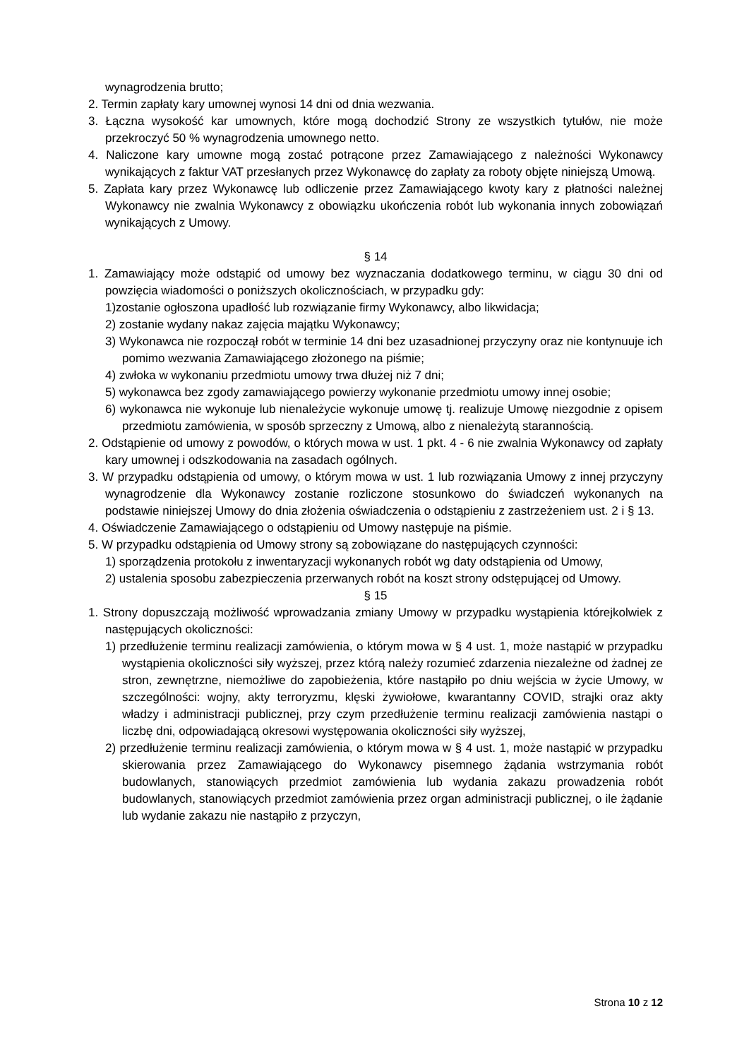wynagrodzenia brutto;
2. Termin zapłaty kary umownej wynosi 14 dni od dnia wezwania.
3. Łączna wysokość kar umownych, które mogą dochodzić Strony ze wszystkich tytułów, nie może przekroczyć 50 % wynagrodzenia umownego netto.
4. Naliczone kary umowne mogą zostać potrącone przez Zamawiającego z należności Wykonawcy wynikających z faktur VAT przesłanych przez Wykonawcę do zapłaty za roboty objęte niniejszą Umową.
5. Zapłata kary przez Wykonawcę lub odliczenie przez Zamawiającego kwoty kary z płatności należnej Wykonawcy nie zwalnia Wykonawcy z obowiązku ukończenia robót lub wykonania innych zobowiązań wynikających z Umowy.
§ 14
1. Zamawiający może odstąpić od umowy bez wyznaczania dodatkowego terminu, w ciągu 30 dni od powzięcia wiadomości o poniższych okolicznościach, w przypadku gdy:
1)zostanie ogłoszona upadłość lub rozwiązanie firmy Wykonawcy, albo likwidacja;
2) zostanie wydany nakaz zajęcia majątku Wykonawcy;
3) Wykonawca nie rozpoczął robót w terminie 14 dni bez uzasadnionej przyczyny oraz nie kontynuuje ich pomimo wezwania Zamawiającego złożonego na piśmie;
4) zwłoka w wykonaniu przedmiotu umowy trwa dłużej niż 7 dni;
5) wykonawca bez zgody zamawiającego powierzy wykonanie przedmiotu umowy innej osobie;
6) wykonawca nie wykonuje lub nienależycie wykonuje umowę tj. realizuje Umowę niezgodnie z opisem przedmiotu zamówienia, w sposób sprzeczny z Umową, albo z nienależytą starannością.
2. Odstąpienie od umowy z powodów, o których mowa w ust. 1 pkt. 4 - 6 nie zwalnia Wykonawcy od zapłaty kary umownej i odszkodowania na zasadach ogólnych.
3. W przypadku odstąpienia od umowy, o którym mowa w ust. 1 lub rozwiązania Umowy z innej przyczyny wynagrodzenie dla Wykonawcy zostanie rozliczone stosunkowo do świadczeń wykonanych na podstawie niniejszej Umowy do dnia złożenia oświadczenia o odstąpieniu z zastrzeżeniem ust. 2 i § 13.
4. Oświadczenie Zamawiającego o odstąpieniu od Umowy następuje na piśmie.
5. W przypadku odstąpienia od Umowy strony są zobowiązane do następujących czynności:
1) sporządzenia protokołu z inwentaryzacji wykonanych robót wg daty odstąpienia od Umowy,
2) ustalenia sposobu zabezpieczenia przerwanych robót na koszt strony odstępującej od Umowy.
§ 15
1. Strony dopuszczają możliwość wprowadzania zmiany Umowy w przypadku wystąpienia którejkolwiek z następujących okoliczności:
1) przedłużenie terminu realizacji zamówienia, o którym mowa w § 4 ust. 1, może nastąpić w przypadku wystąpienia okoliczności siły wyższej, przez którą należy rozumieć zdarzenia niezależne od żadnej ze stron, zewnętrzne, niemożliwe do zapobieżenia, które nastąpiło po dniu wejścia w życie Umowy, w szczególności: wojny, akty terroryzmu, klęski żywiołowe, kwarantanny COVID, strajki oraz akty władzy i administracji publicznej, przy czym przedłużenie terminu realizacji zamówienia nastąpi o liczbę dni, odpowiadającą okresowi występowania okoliczności siły wyższej,
2) przedłużenie terminu realizacji zamówienia, o którym mowa w § 4 ust. 1, może nastąpić w przypadku skierowania przez Zamawiającego do Wykonawcy pisemnego żądania wstrzymania robót budowlanych, stanowiących przedmiot zamówienia lub wydania zakazu prowadzenia robót budowlanych, stanowiących przedmiot zamówienia przez organ administracji publicznej, o ile żądanie lub wydanie zakazu nie nastąpiło z przyczyn,
Strona 10 z 12